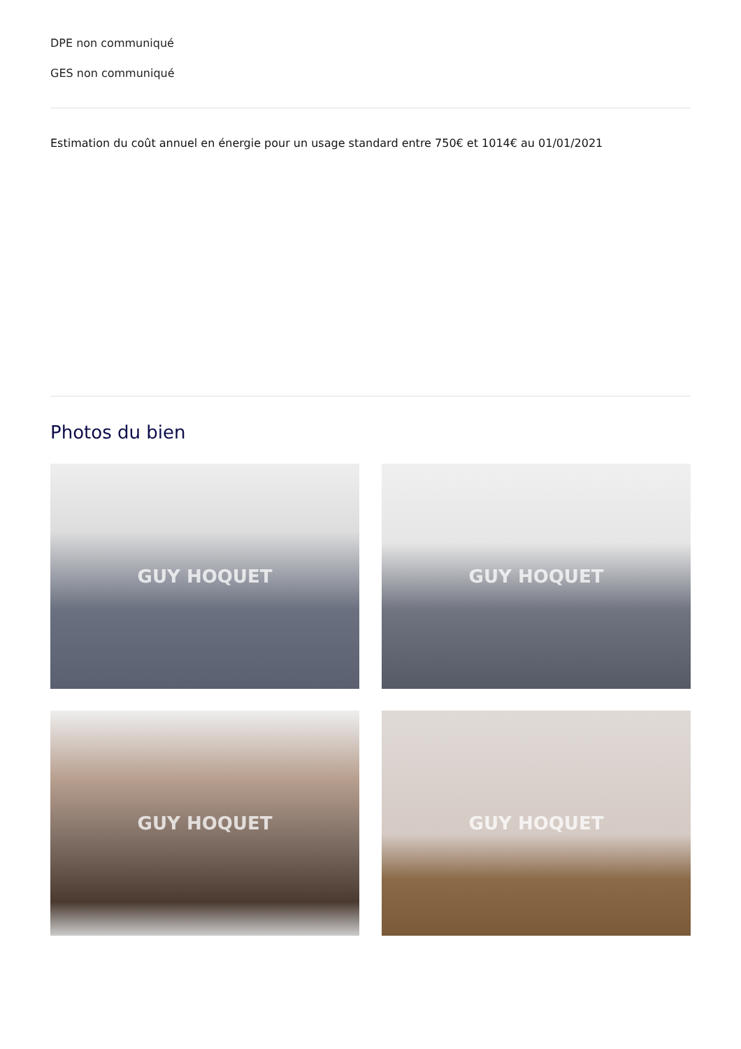DPE non communiqué
GES non communiqué
Estimation du coût annuel en énergie pour un usage standard entre 750€ et 1014€ au 01/01/2021
Photos du bien
GUY HOQUET
GUY HOQUET
GUY HOQUET
GUY HOQUET